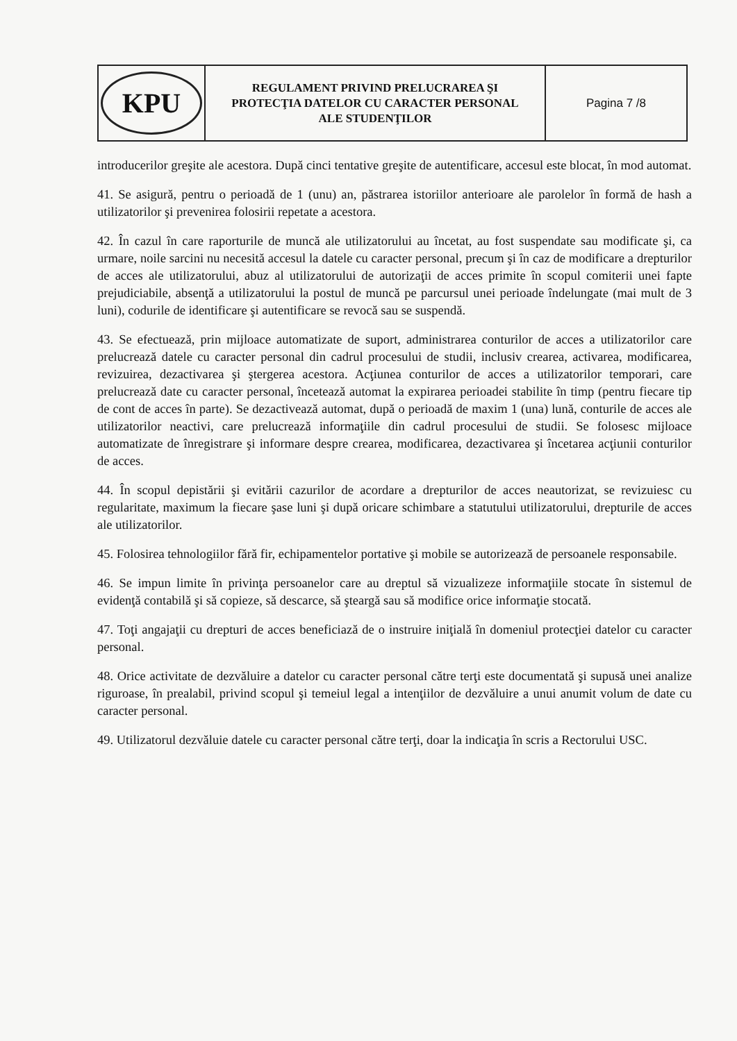| KPU | REGULAMENT PRIVIND PRELUCRAREA ŞI PROTECŢIA DATELOR CU CARACTER PERSONAL ALE STUDENŢILOR | Pagina 7 /8 |
introducerilor greşite ale acestora. După cinci tentative greşite de autentificare, accesul este blocat, în mod automat.
41. Se asigură, pentru o perioadă de 1 (unu) an, păstrarea istoriilor anterioare ale parolelor în formă de hash a utilizatorilor şi prevenirea folosirii repetate a acestora.
42. În cazul în care raporturile de muncă ale utilizatorului au încetat, au fost suspendate sau modificate şi, ca urmare, noile sarcini nu necesită accesul la datele cu caracter personal, precum şi în caz de modificare a drepturilor de acces ale utilizatorului, abuz al utilizatorului de autorizaţii de acces primite în scopul comiterii unei fapte prejudiciabile, absenţă a utilizatorului la postul de muncă pe parcursul unei perioade îndelungate (mai mult de 3 luni), codurile de identificare şi autentificare se revocă sau se suspendă.
43. Se efectuează, prin mijloace automatizate de suport, administrarea conturilor de acces a utilizatorilor care prelucrează datele cu caracter personal din cadrul procesului de studii, inclusiv crearea, activarea, modificarea, revizuirea, dezactivarea şi ştergerea acestora. Acţiunea conturilor de acces a utilizatorilor temporari, care prelucrează date cu caracter personal, încetează automat la expirarea perioadei stabilite în timp (pentru fiecare tip de cont de acces în parte). Se dezactivează automat, după o perioadă de maxim 1 (una) lună, conturile de acces ale utilizatorilor neactivi, care prelucrează informaţiile din cadrul procesului de studii. Se folosesc mijloace automatizate de înregistrare şi informare despre crearea, modificarea, dezactivarea şi încetarea acţiunii conturilor de acces.
44. În scopul depistării şi evitării cazurilor de acordare a drepturilor de acces neautorizat, se revizuiesc cu regularitate, maximum la fiecare şase luni şi după oricare schimbare a statutului utilizatorului, drepturile de acces ale utilizatorilor.
45. Folosirea tehnologiilor fără fir, echipamentelor portative şi mobile se autorizează de persoanele responsabile.
46. Se impun limite în privinţa persoanelor care au dreptul să vizualizeze informaţiile stocate în sistemul de evidenţă contabilă şi să copieze, să descarce, să şteargă sau să modifice orice informaţie stocată.
47. Toţi angajaţii cu drepturi de acces beneficiază de o instruire iniţială în domeniul protecţiei datelor cu caracter personal.
48. Orice activitate de dezvăluire a datelor cu caracter personal către terţi este documentată şi supusă unei analize riguroase, în prealabil, privind scopul şi temeiul legal a intenţiilor de dezvăluire a unui anumit volum de date cu caracter personal.
49. Utilizatorul dezvăluie datele cu caracter personal către terţi, doar la indicaţia în scris a Rectorului USC.